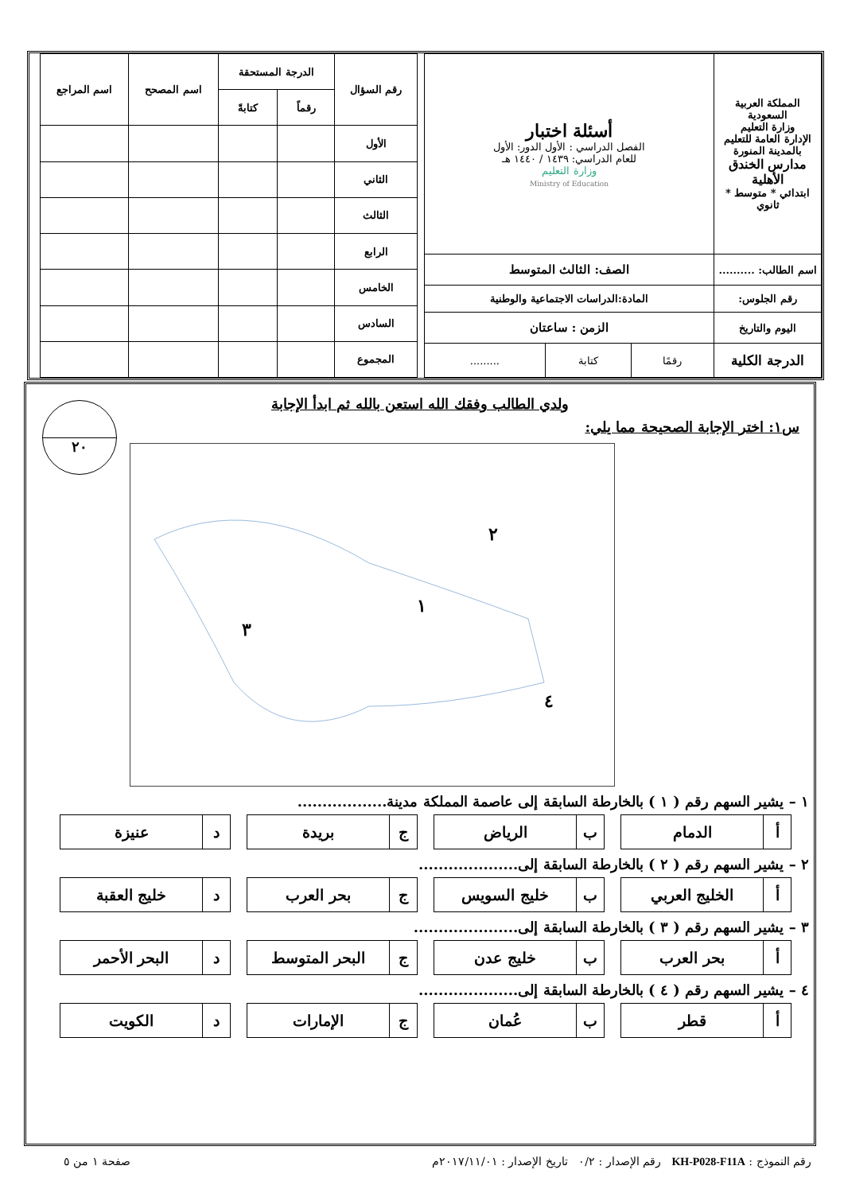| المملكة العربية السعودية وزارة التعليم الإدارة العامة للتعليم بالمدينة المنورة مدارس الخندق الأهلية ابتدائي * متوسط * ثانوي | أسئلة اختبار الفصل الدراسي : الأول الدور: الأول للعام الدراسي: ١٤٣٩ / ١٤٤٠ هـ وزارة التعليم Ministry of Education | | |
| اسم الطالب: .......... | الصف: الثالث المتوسط | | |
| رقم الجلوس: | المادة:الدراسات الاجتماعية والوطنية | | |
| اليوم والتاريخ | الزمن : ساعتان | | |
| الدرجة الكلية | رقمًا | كتابة | ......... |
| رقم السؤال | الدرجة المستحقة | | اسم المصحح | اسم المراجع |
| --- | --- | --- | --- | --- |
| | رقماً | كتابةً | | |
| الأول | | | | |
| الثاني | | | | |
| الثالث | | | | |
| الرابع | | | | |
| الخامس | | | | |
| السادس | | | | |
| المجموع | | | | |
ولدي الطالب وفقك الله استعن بالله ثم ابدأ الإجابة
٢٠
س١: اختر الإجابة الصحيحة مما يلي:
٢
١
٣
٤
١ – يشير السهم رقم ( ١ ) بالخارطة السابقة إلى عاصمة المملكة مدينة..................
| أ | الدمام |
| ب | الرياض |
| ج | بريدة |
| د | عنيزة |
٢ – يشير السهم رقم ( ٢ ) بالخارطة السابقة إلى....................
| أ | الخليج العربي |
| ب | خليج السويس |
| ج | بحر العرب |
| د | خليج العقبة |
٣ – يشير السهم رقم ( ٣ ) بالخارطة السابقة إلى.....................
| أ | بحر العرب |
| ب | خليج عدن |
| ج | البحر المتوسط |
| د | البحر الأحمر |
٤ – يشير السهم رقم ( ٤ ) بالخارطة السابقة إلى....................
| أ | قطر |
| ب | عُمان |
| ج | الإمارات |
| د | الكويت |
رقم النموذج : KH-P028-F11A رقم الإصدار : ٠/٢ تاريخ الإصدار : ٢٠١٧/١١/٠١م صفحة ١ من ٥